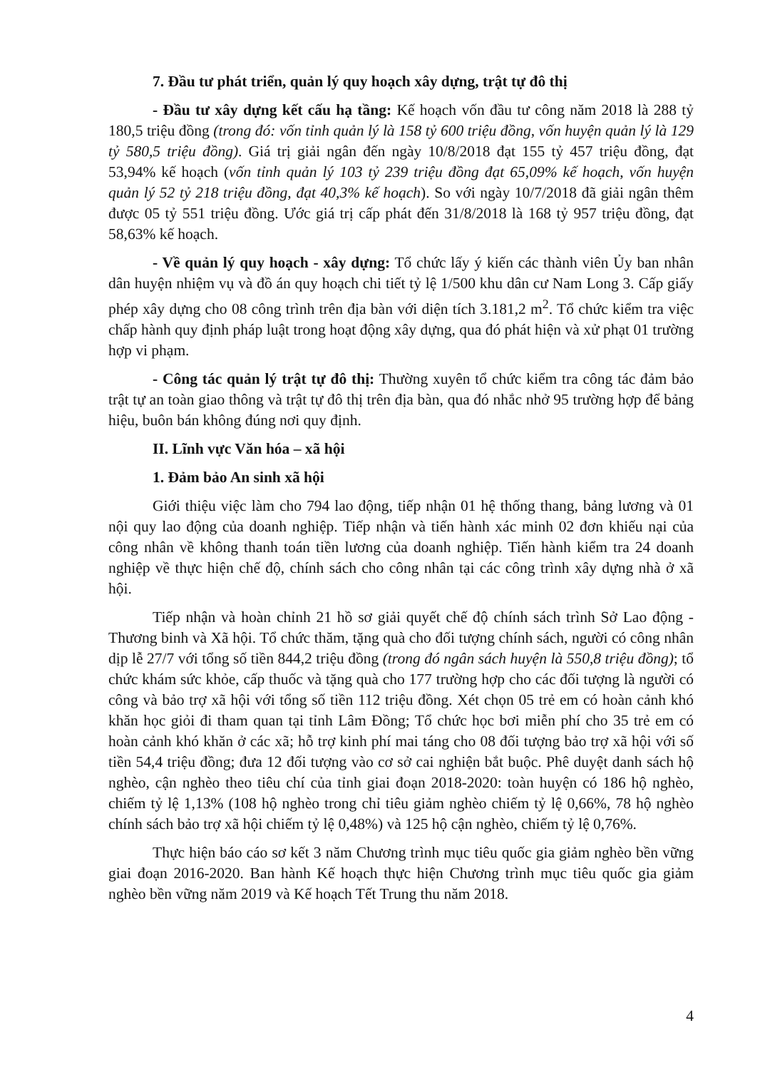7. Đầu tư phát triển, quản lý quy hoạch xây dựng, trật tự đô thị
- Đầu tư xây dựng kết cấu hạ tầng: Kế hoạch vốn đầu tư công năm 2018 là 288 tỷ 180,5 triệu đồng (trong đó: vốn tỉnh quản lý là 158 tỷ 600 triệu đồng, vốn huyện quản lý là 129 tỷ 580,5 triệu đồng). Giá trị giải ngân đến ngày 10/8/2018 đạt 155 tỷ 457 triệu đồng, đạt 53,94% kế hoạch (vốn tỉnh quản lý 103 tỷ 239 triệu đồng đạt 65,09% kế hoạch, vốn huyện quản lý 52 tỷ 218 triệu đồng, đạt 40,3% kế hoạch). So với ngày 10/7/2018 đã giải ngân thêm được 05 tỷ 551 triệu đồng. Ước giá trị cấp phát đến 31/8/2018 là 168 tỷ 957 triệu đồng, đạt 58,63% kế hoạch.
- Về quản lý quy hoạch - xây dựng: Tổ chức lấy ý kiến các thành viên Ủy ban nhân dân huyện nhiệm vụ và đồ án quy hoạch chi tiết tỷ lệ 1/500 khu dân cư Nam Long 3. Cấp giấy phép xây dựng cho 08 công trình trên địa bàn với diện tích 3.181,2 m<sup>2</sup>. Tổ chức kiểm tra việc chấp hành quy định pháp luật trong hoạt động xây dựng, qua đó phát hiện và xử phạt 01 trường hợp vi phạm.
- Công tác quản lý trật tự đô thị: Thường xuyên tổ chức kiểm tra công tác đảm bảo trật tự an toàn giao thông và trật tự đô thị trên địa bàn, qua đó nhắc nhở 95 trường hợp để bảng hiệu, buôn bán không đúng nơi quy định.
II. Lĩnh vực Văn hóa – xã hội
1. Đảm bảo An sinh xã hội
Giới thiệu việc làm cho 794 lao động, tiếp nhận 01 hệ thống thang, bảng lương và 01 nội quy lao động của doanh nghiệp. Tiếp nhận và tiến hành xác minh 02 đơn khiếu nại của công nhân về không thanh toán tiền lương của doanh nghiệp. Tiến hành kiểm tra 24 doanh nghiệp về thực hiện chế độ, chính sách cho công nhân tại các công trình xây dựng nhà ở xã hội.
Tiếp nhận và hoàn chỉnh 21 hồ sơ giải quyết chế độ chính sách trình Sở Lao động - Thương binh và Xã hội. Tổ chức thăm, tặng quà cho đối tượng chính sách, người có công nhân dịp lễ 27/7 với tổng số tiền 844,2 triệu đồng (trong đó ngân sách huyện là 550,8 triệu đồng); tổ chức khám sức khỏe, cấp thuốc và tặng quà cho 177 trường hợp cho các đối tượng là người có công và bảo trợ xã hội với tổng số tiền 112 triệu đồng. Xét chọn 05 trẻ em có hoàn cảnh khó khăn học giỏi đi tham quan tại tỉnh Lâm Đồng; Tổ chức học bơi miễn phí cho 35 trẻ em có hoàn cảnh khó khăn ở các xã; hỗ trợ kinh phí mai táng cho 08 đối tượng bảo trợ xã hội với số tiền 54,4 triệu đồng; đưa 12 đối tượng vào cơ sở cai nghiện bắt buộc. Phê duyệt danh sách hộ nghèo, cận nghèo theo tiêu chí của tỉnh giai đoạn 2018-2020: toàn huyện có 186 hộ nghèo, chiếm tỷ lệ 1,13% (108 hộ nghèo trong chỉ tiêu giảm nghèo chiếm tỷ lệ 0,66%, 78 hộ nghèo chính sách bảo trợ xã hội chiếm tỷ lệ 0,48%) và 125 hộ cận nghèo, chiếm tỷ lệ 0,76%.
Thực hiện báo cáo sơ kết 3 năm Chương trình mục tiêu quốc gia giảm nghèo bền vững giai đoạn 2016-2020. Ban hành Kế hoạch thực hiện Chương trình mục tiêu quốc gia giảm nghèo bền vững năm 2019 và Kế hoạch Tết Trung thu năm 2018.
4